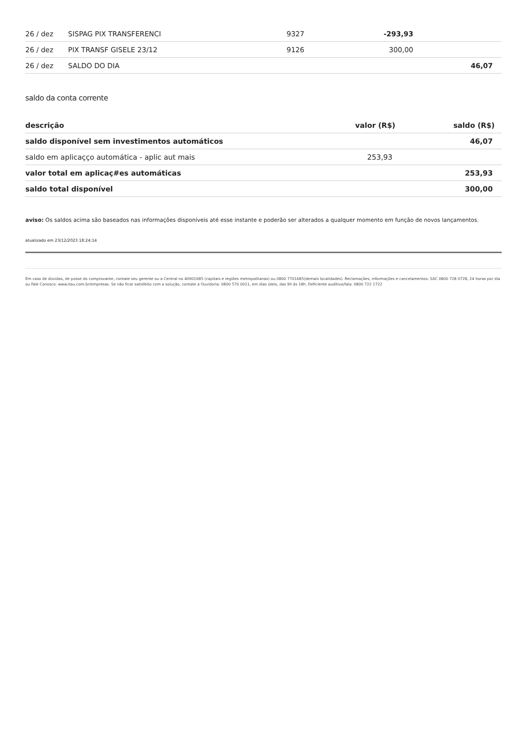| 26 / dez | SISPAG PIX TRANSFERENCI | 9327 | -293,93 | |
| 26 / dez | PIX TRANSF GISELE 23/12 | 9126 | 300,00 | |
| 26 / dez | SALDO DO DIA | | | 46,07 |
saldo da conta corrente
| descrição | valor (R$) | saldo (R$) |
| --- | --- | --- |
| saldo disponível sem investimentos automáticos | | 46,07 |
| saldo em aplicaçço automática - aplic aut mais | 253,93 | |
| valor total em aplicaç#es automáticas | | 253,93 |
| saldo total disponível | | 300,00 |
aviso: Os saldos acima são baseados nas informações disponíveis até esse instante e poderão ser alterados a qualquer momento em função de novos lançamentos.
atualizado em 23/12/2023 18:24:14
Em caso de dúvidas, de posse do comprovante, contate seu gerente ou a Central no 40901685 (capitais e regiões metropolitanas) ou 0800 7701685(demais localidades). Reclamações, informações e cancelamentos: SAC 0800 728 0728, 24 horas por dia ou Fale Conosco: www.itau.com.br/empresas. Se não ficar satisfeito com a solução, contate a Ouvidoria: 0800 570 0011, em dias úteis, das 9h às 18h. Deficiente auditivo/fala: 0800 722 1722